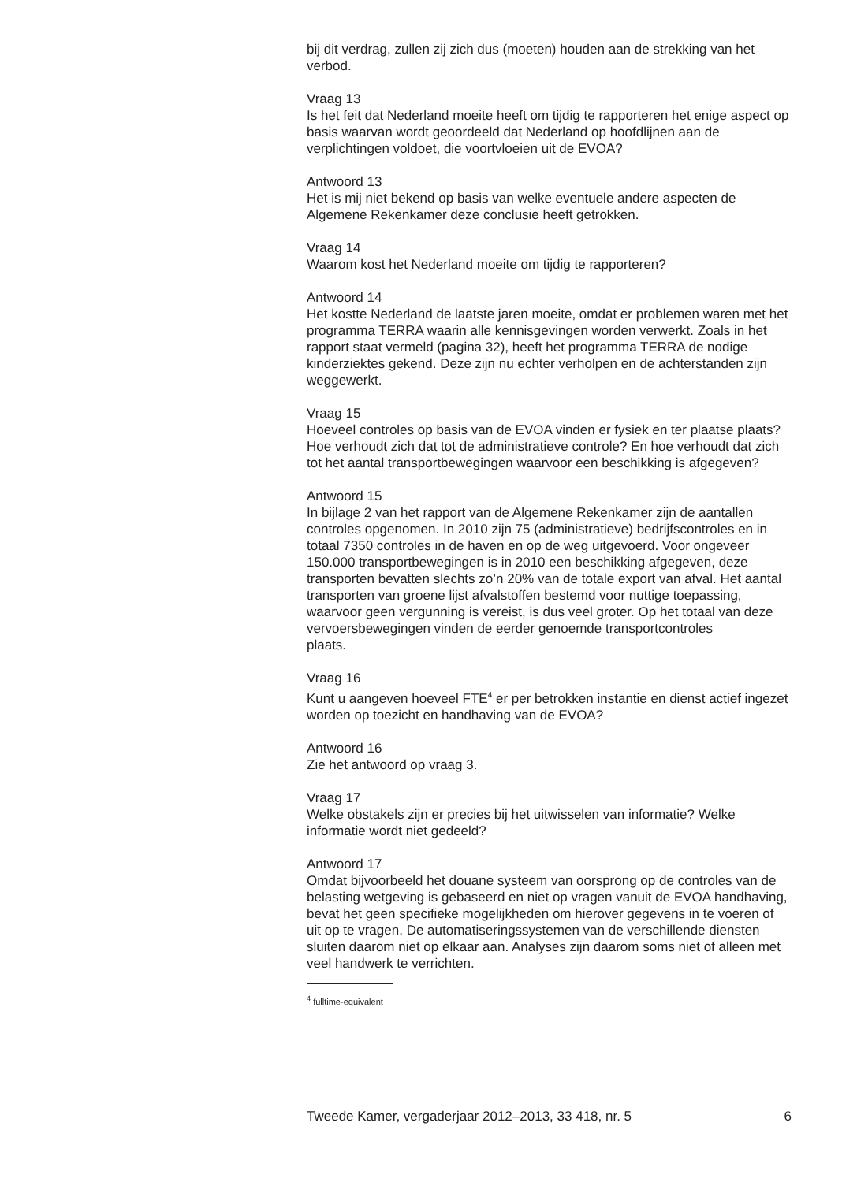bij dit verdrag, zullen zij zich dus (moeten) houden aan de strekking van het verbod.
Vraag 13
Is het feit dat Nederland moeite heeft om tijdig te rapporteren het enige aspect op basis waarvan wordt geoordeeld dat Nederland op hoofdlijnen aan de verplichtingen voldoet, die voortvloeien uit de EVOA?
Antwoord 13
Het is mij niet bekend op basis van welke eventuele andere aspecten de Algemene Rekenkamer deze conclusie heeft getrokken.
Vraag 14
Waarom kost het Nederland moeite om tijdig te rapporteren?
Antwoord 14
Het kostte Nederland de laatste jaren moeite, omdat er problemen waren met het programma TERRA waarin alle kennisgevingen worden verwerkt. Zoals in het rapport staat vermeld (pagina 32), heeft het programma TERRA de nodige kinderziektes gekend. Deze zijn nu echter verholpen en de achterstanden zijn weggewerkt.
Vraag 15
Hoeveel controles op basis van de EVOA vinden er fysiek en ter plaatse plaats? Hoe verhoudt zich dat tot de administratieve controle? En hoe verhoudt dat zich tot het aantal transportbewegingen waarvoor een beschikking is afgegeven?
Antwoord 15
In bijlage 2 van het rapport van de Algemene Rekenkamer zijn de aantallen controles opgenomen. In 2010 zijn 75 (administratieve) bedrijfscontroles en in totaal 7350 controles in de haven en op de weg uitgevoerd. Voor ongeveer 150.000 transportbewegingen is in 2010 een beschikking afgegeven, deze transporten bevatten slechts zo’n 20% van de totale export van afval. Het aantal transporten van groene lijst afvalstoffen bestemd voor nuttige toepassing, waarvoor geen vergunning is vereist, is dus veel groter. Op het totaal van deze vervoersbewegingen vinden de eerder genoemde transportcontroles
plaats.
Vraag 16
Kunt u aangeven hoeveel FTE<sup>4</sup> er per betrokken instantie en dienst actief ingezet worden op toezicht en handhaving van de EVOA?
Antwoord 16
Zie het antwoord op vraag 3.
Vraag 17
Welke obstakels zijn er precies bij het uitwisselen van informatie? Welke informatie wordt niet gedeeld?
Antwoord 17
Omdat bijvoorbeeld het douane systeem van oorsprong op de controles van de belasting wetgeving is gebaseerd en niet op vragen vanuit de EVOA handhaving, bevat het geen specifieke mogelijkheden om hierover gegevens in te voeren of uit op te vragen. De automatiseringssystemen van de verschillende diensten sluiten daarom niet op elkaar aan. Analyses zijn daarom soms niet of alleen met veel handwerk te verrichten.
<sup>4</sup> fulltime-equivalent
Tweede Kamer, vergaderjaar 2012–2013, 33 418, nr. 5 6